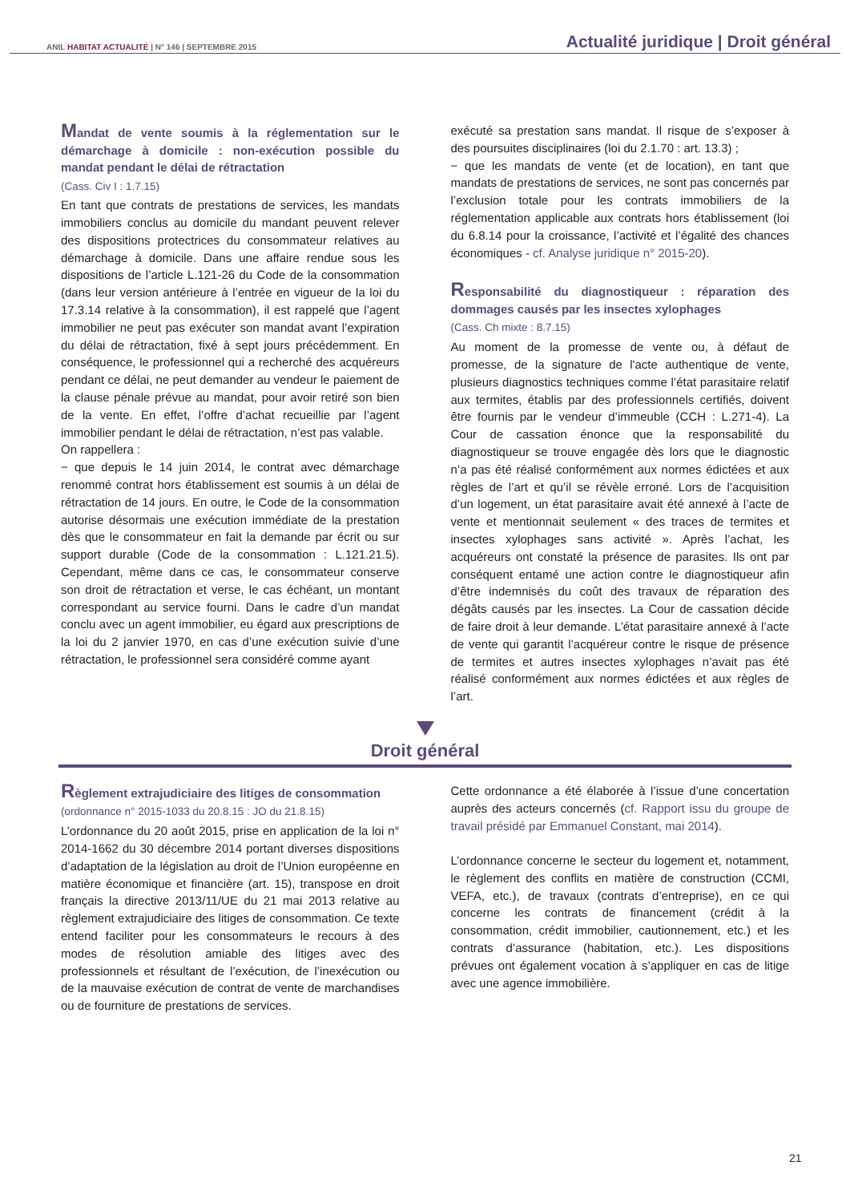ANIL HABITAT ACTUALITÉ | N° 146 | SEPTEMBRE 2015
Actualité juridique | Droit général
Mandat de vente soumis à la réglementation sur le démarchage à domicile : non-exécution possible du mandat pendant le délai de rétractation
(Cass. Civ I : 1.7.15)
En tant que contrats de prestations de services, les mandats immobiliers conclus au domicile du mandant peuvent relever des dispositions protectrices du consommateur relatives au démarchage à domicile. Dans une affaire rendue sous les dispositions de l’article L.121-26 du Code de la consommation (dans leur version antérieure à l’entrée en vigueur de la loi du 17.3.14 relative à la consommation), il est rappelé que l’agent immobilier ne peut pas exécuter son mandat avant l’expiration du délai de rétractation, fixé à sept jours précédemment. En conséquence, le professionnel qui a recherché des acquéreurs pendant ce délai, ne peut demander au vendeur le paiement de la clause pénale prévue au mandat, pour avoir retiré son bien de la vente. En effet, l’offre d’achat recueillie par l’agent immobilier pendant le délai de rétractation, n’est pas valable.
On rappellera :
− que depuis le 14 juin 2014, le contrat avec démarchage renommé contrat hors établissement est soumis à un délai de rétractation de 14 jours. En outre, le Code de la consommation autorise désormais une exécution immédiate de la prestation dès que le consommateur en fait la demande par écrit ou sur support durable (Code de la consommation : L.121.21.5). Cependant, même dans ce cas, le consommateur conserve son droit de rétractation et verse, le cas échéant, un montant correspondant au service fourni. Dans le cadre d’un mandat conclu avec un agent immobilier, eu égard aux prescriptions de la loi du 2 janvier 1970, en cas d’une exécution suivie d’une rétractation, le professionnel sera considéré comme ayant
exécuté sa prestation sans mandat. Il risque de s’exposer à des poursuites disciplinaires (loi du 2.1.70 : art. 13.3) ;
− que les mandats de vente (et de location), en tant que mandats de prestations de services, ne sont pas concernés par l’exclusion totale pour les contrats immobiliers de la réglementation applicable aux contrats hors établissement (loi du 6.8.14 pour la croissance, l’activité et l’égalité des chances économiques - cf. Analyse juridique n° 2015-20).
Responsabilité du diagnostiqueur : réparation des dommages causés par les insectes xylophages
(Cass. Ch mixte : 8.7.15)
Au moment de la promesse de vente ou, à défaut de promesse, de la signature de l'acte authentique de vente, plusieurs diagnostics techniques comme l’état parasitaire relatif aux termites, établis par des professionnels certifiés, doivent être fournis par le vendeur d’immeuble (CCH : L.271-4). La Cour de cassation énonce que la responsabilité du diagnostiqueur se trouve engagée dès lors que le diagnostic n’a pas été réalisé conformément aux normes édictées et aux règles de l’art et qu’il se révèle erroné. Lors de l’acquisition d’un logement, un état parasitaire avait été annexé à l’acte de vente et mentionnait seulement « des traces de termites et insectes xylophages sans activité ». Après l’achat, les acquéreurs ont constaté la présence de parasites. Ils ont par conséquent entamé une action contre le diagnostiqueur afin d’être indemnisés du coût des travaux de réparation des dégâts causés par les insectes. La Cour de cassation décide de faire droit à leur demande. L’état parasitaire annexé à l’acte de vente qui garantit l’acquéreur contre le risque de présence de termites et autres insectes xylophages n’avait pas été réalisé conformément aux normes édictées et aux règles de l’art.
Droit général
Règlement extrajudiciaire des litiges de consommation
(ordonnance n° 2015-1033 du 20.8.15 : JO du 21.8.15)
L’ordonnance du 20 août 2015, prise en application de la loi n° 2014-1662 du 30 décembre 2014 portant diverses dispositions d’adaptation de la législation au droit de l’Union européenne en matière économique et financière (art. 15), transpose en droit français la directive 2013/11/UE du 21 mai 2013 relative au règlement extrajudiciaire des litiges de consommation. Ce texte entend faciliter pour les consommateurs le recours à des modes de résolution amiable des litiges avec des professionnels et résultant de l’exécution, de l’inexécution ou de la mauvaise exécution de contrat de vente de marchandises ou de fourniture de prestations de services.
Cette ordonnance a été élaborée à l’issue d’une concertation auprès des acteurs concernés (cf. Rapport issu du groupe de travail présidé par Emmanuel Constant, mai 2014).
L’ordonnance concerne le secteur du logement et, notamment, le règlement des conflits en matière de construction (CCMI, VEFA, etc.), de travaux (contrats d’entreprise), en ce qui concerne les contrats de financement (crédit à la consommation, crédit immobilier, cautionnement, etc.) et les contrats d’assurance (habitation, etc.). Les dispositions prévues ont également vocation à s’appliquer en cas de litige avec une agence immobilière.
21